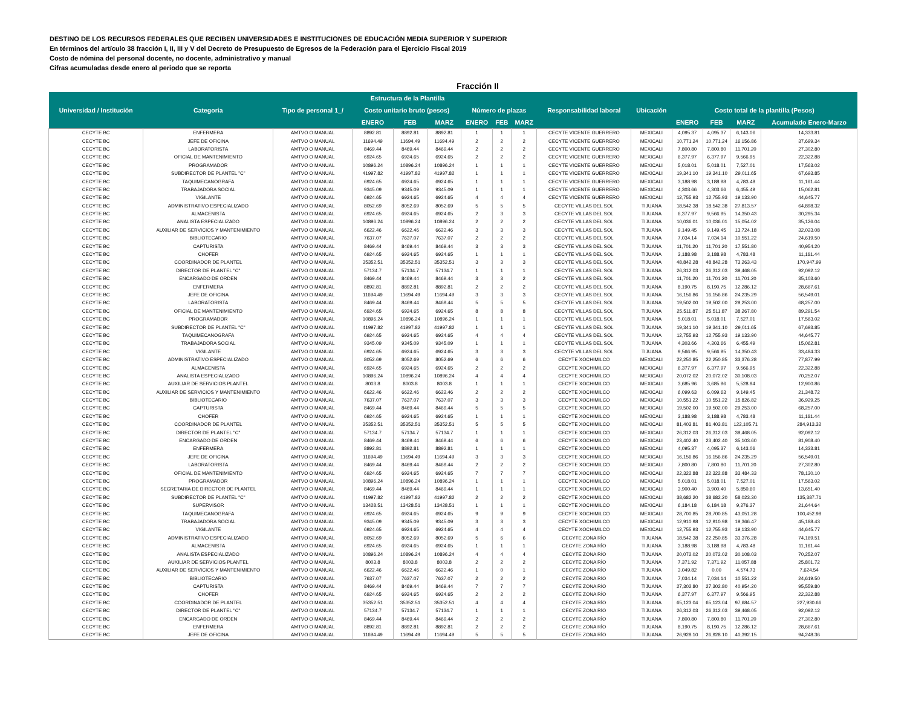DESTINO DE LOS RECURSOS FEDERALES QUE RECIBEN UNIVERSIDADES E INSTITUCIONES DE EDUCACIÓN MEDIA SUPERIOR Y SUPERIOR
En términos del artículo 38 fracción I, II, III y V del Decreto de Presupuesto de Egresos de la Federación para el Ejercicio Fiscal 2019
Costo de nómina del personal docente, no docente, administrativo y manual
Cifras acumuladas desde enero al periodo que se reporta
Fracción II
| Universidad / Institución | Estructura de la Plantilla | | | | | | | | | | Costo total de la plantilla (Pesos) | | | |
| --- | --- | --- | --- | --- | --- | --- | --- | --- | --- | --- | --- | --- | --- | --- |
| | Categoria | Tipo de personal 1_/ | Costo unitario bruto (pesos) | | | Número de plazas | | | Responsabilidad laboral | Ubicación | | | | |
| | | | ENERO | FEB | MARZ | ENERO | FEB | MARZ | | | ENERO | FEB | MARZ | Acumulado Enero-Marzo |
| CECYTE BC | ENFERMERA | AMTVO O MANUAL | 8892.81 | 8892.81 | 8892.81 | 1 | 1 | 1 | CECYTE VICENTE GUERRERO | MEXICALI | 4,095.37 | 4,095.37 | 6,143.06 | 14,333.81 |
| CECYTE BC | JEFE DE OFICINA | AMTVO O MANUAL | 11694.49 | 11694.49 | 11694.49 | 2 | 2 | 2 | CECYTE VICENTE GUERRERO | MEXICALI | 10,771.24 | 10,771.24 | 16,156.86 | 37,699.34 |
| CECYTE BC | LABORATORISTA | AMTVO O MANUAL | 8469.44 | 8469.44 | 8469.44 | 2 | 2 | 2 | CECYTE VICENTE GUERRERO | MEXICALI | 7,800.80 | 7,800.80 | 11,701.20 | 27,302.80 |
| CECYTE BC | OFICIAL DE MANTENIMIENTO | AMTVO O MANUAL | 6924.65 | 6924.65 | 6924.65 | 2 | 2 | 2 | CECYTE VICENTE GUERRERO | MEXICALI | 6,377.97 | 6,377.97 | 9,566.95 | 22,322.88 |
| CECYTE BC | PROGRAMADOR | AMTVO O MANUAL | 10896.24 | 10896.24 | 10896.24 | 1 | 1 | 1 | CECYTE VICENTE GUERRERO | MEXICALI | 5,018.01 | 5,018.01 | 7,527.01 | 17,563.02 |
| CECYTE BC | SUBDIRECTOR DE PLANTEL "C" | AMTVO O MANUAL | 41997.82 | 41997.82 | 41997.82 | 1 | 1 | 1 | CECYTE VICENTE GUERRERO | MEXICALI | 19,341.10 | 19,341.10 | 29,011.65 | 67,693.85 |
| CECYTE BC | TAQUIMECANOGRAFA | AMTVO O MANUAL | 6924.65 | 6924.65 | 6924.65 | 1 | 1 | 1 | CECYTE VICENTE GUERRERO | MEXICALI | 3,188.98 | 3,188.98 | 4,783.48 | 11,161.44 |
| CECYTE BC | TRABAJADORA SOCIAL | AMTVO O MANUAL | 9345.09 | 9345.09 | 9345.09 | 1 | 1 | 1 | CECYTE VICENTE GUERRERO | MEXICALI | 4,303.66 | 4,303.66 | 6,455.49 | 15,062.81 |
| CECYTE BC | VIGILANTE | AMTVO O MANUAL | 6924.65 | 6924.65 | 6924.65 | 4 | 4 | 4 | CECYTE VICENTE GUERRERO | MEXICALI | 12,755.93 | 12,755.93 | 19,133.90 | 44,645.77 |
| CECYTE BC | ADMINISTRATIVO ESPECIALIZADO | AMTVO O MANUAL | 8052.69 | 8052.69 | 8052.69 | 5 | 5 | 5 | CECYTE VILLAS DEL SOL | TIJUANA | 18,542.38 | 18,542.38 | 27,813.57 | 64,898.32 |
| CECYTE BC | ALMACENISTA | AMTVO O MANUAL | 6924.65 | 6924.65 | 6924.65 | 2 | 3 | 3 | CECYTE VILLAS DEL SOL | TIJUANA | 6,377.97 | 9,566.95 | 14,350.43 | 30,295.34 |
| CECYTE BC | ANALISTA ESPECIALIZADO | AMTVO O MANUAL | 10896.24 | 10896.24 | 10896.24 | 2 | 2 | 2 | CECYTE VILLAS DEL SOL | TIJUANA | 10,036.01 | 10,036.01 | 15,054.02 | 35,126.04 |
| CECYTE BC | AUXILIAR DE SERVICIOS Y MANTENIMIENTO | AMTVO O MANUAL | 6622.46 | 6622.46 | 6622.46 | 3 | 3 | 3 | CECYTE VILLAS DEL SOL | TIJUANA | 9,149.45 | 9,149.45 | 13,724.18 | 32,023.08 |
| CECYTE BC | BIBLIOTECARIO | AMTVO O MANUAL | 7637.07 | 7637.07 | 7637.07 | 2 | 2 | 2 | CECYTE VILLAS DEL SOL | TIJUANA | 7,034.14 | 7,034.14 | 10,551.22 | 24,619.50 |
| CECYTE BC | CAPTURISTA | AMTVO O MANUAL | 8469.44 | 8469.44 | 8469.44 | 3 | 3 | 3 | CECYTE VILLAS DEL SOL | TIJUANA | 11,701.20 | 11,701.20 | 17,551.80 | 40,954.20 |
| CECYTE BC | CHOFER | AMTVO O MANUAL | 6924.65 | 6924.65 | 6924.65 | 1 | 1 | 1 | CECYTE VILLAS DEL SOL | TIJUANA | 3,188.98 | 3,188.98 | 4,783.48 | 11,161.44 |
| CECYTE BC | COORDINADOR DE PLANTEL | AMTVO O MANUAL | 35352.51 | 35352.51 | 35352.51 | 3 | 3 | 3 | CECYTE VILLAS DEL SOL | TIJUANA | 48,842.28 | 48,842.28 | 73,263.43 | 170,947.99 |
| CECYTE BC | DIRECTOR DE PLANTEL "C" | AMTVO O MANUAL | 57134.7 | 57134.7 | 57134.7 | 1 | 1 | 1 | CECYTE VILLAS DEL SOL | TIJUANA | 26,312.03 | 26,312.03 | 39,468.05 | 92,092.12 |
| CECYTE BC | ENCARGADO DE ORDEN | AMTVO O MANUAL | 8469.44 | 8469.44 | 8469.44 | 3 | 3 | 2 | CECYTE VILLAS DEL SOL | TIJUANA | 11,701.20 | 11,701.20 | 11,701.20 | 35,103.60 |
| CECYTE BC | ENFERMERA | AMTVO O MANUAL | 8892.81 | 8892.81 | 8892.81 | 2 | 2 | 2 | CECYTE VILLAS DEL SOL | TIJUANA | 8,190.75 | 8,190.75 | 12,286.12 | 28,667.61 |
| CECYTE BC | JEFE DE OFICINA | AMTVO O MANUAL | 11694.49 | 11694.49 | 11694.49 | 3 | 3 | 3 | CECYTE VILLAS DEL SOL | TIJUANA | 16,156.86 | 16,156.86 | 24,235.29 | 56,549.01 |
| CECYTE BC | LABORATORISTA | AMTVO O MANUAL | 8469.44 | 8469.44 | 8469.44 | 5 | 5 | 5 | CECYTE VILLAS DEL SOL | TIJUANA | 19,502.00 | 19,502.00 | 29,253.00 | 68,257.00 |
| CECYTE BC | OFICIAL DE MANTENIMIENTO | AMTVO O MANUAL | 6924.65 | 6924.65 | 6924.65 | 8 | 8 | 8 | CECYTE VILLAS DEL SOL | TIJUANA | 25,511.87 | 25,511.87 | 38,267.80 | 89,291.54 |
| CECYTE BC | PROGRAMADOR | AMTVO O MANUAL | 10896.24 | 10896.24 | 10896.24 | 1 | 1 | 1 | CECYTE VILLAS DEL SOL | TIJUANA | 5,018.01 | 5,018.01 | 7,527.01 | 17,563.02 |
| CECYTE BC | SUBDIRECTOR DE PLANTEL "C" | AMTVO O MANUAL | 41997.82 | 41997.82 | 41997.82 | 1 | 1 | 1 | CECYTE VILLAS DEL SOL | TIJUANA | 19,341.10 | 19,341.10 | 29,011.65 | 67,693.85 |
| CECYTE BC | TAQUIMECANOGRAFA | AMTVO O MANUAL | 6924.65 | 6924.65 | 6924.65 | 4 | 4 | 4 | CECYTE VILLAS DEL SOL | TIJUANA | 12,755.93 | 12,755.93 | 19,133.90 | 44,645.77 |
| CECYTE BC | TRABAJADORA SOCIAL | AMTVO O MANUAL | 9345.09 | 9345.09 | 9345.09 | 1 | 1 | 1 | CECYTE VILLAS DEL SOL | TIJUANA | 4,303.66 | 4,303.66 | 6,455.49 | 15,062.81 |
| CECYTE BC | VIGILANTE | AMTVO O MANUAL | 6924.65 | 6924.65 | 6924.65 | 3 | 3 | 3 | CECYTE VILLAS DEL SOL | TIJUANA | 9,566.95 | 9,566.95 | 14,350.43 | 33,484.33 |
| CECYTE BC | ADMINISTRATIVO ESPECIALIZADO | AMTVO O MANUAL | 8052.69 | 8052.69 | 8052.69 | 6 | 6 | 6 | CECYTE XOCHIMILCO | MEXICALI | 22,250.85 | 22,250.85 | 33,376.28 | 77,877.99 |
| CECYTE BC | ALMACENISTA | AMTVO O MANUAL | 6924.65 | 6924.65 | 6924.65 | 2 | 2 | 2 | CECYTE XOCHIMILCO | MEXICALI | 6,377.97 | 6,377.97 | 9,566.95 | 22,322.88 |
| CECYTE BC | ANALISTA ESPECIALIZADO | AMTVO O MANUAL | 10896.24 | 10896.24 | 10896.24 | 4 | 4 | 4 | CECYTE XOCHIMILCO | MEXICALI | 20,072.02 | 20,072.02 | 30,108.03 | 70,252.07 |
| CECYTE BC | AUXILIAR DE SERVICIOS PLANTEL | AMTVO O MANUAL | 8003.8 | 8003.8 | 8003.8 | 1 | 1 | 1 | CECYTE XOCHIMILCO | MEXICALI | 3,685.96 | 3,685.96 | 5,528.94 | 12,900.86 |
| CECYTE BC | AUXILIAR DE SERVICIOS Y MANTENIMIENTO | AMTVO O MANUAL | 6622.46 | 6622.46 | 6622.46 | 2 | 2 | 2 | CECYTE XOCHIMILCO | MEXICALI | 6,099.63 | 6,099.63 | 9,149.45 | 21,348.72 |
| CECYTE BC | BIBLIOTECARIO | AMTVO O MANUAL | 7637.07 | 7637.07 | 7637.07 | 3 | 3 | 3 | CECYTE XOCHIMILCO | MEXICALI | 10,551.22 | 10,551.22 | 15,826.82 | 36,929.25 |
| CECYTE BC | CAPTURISTA | AMTVO O MANUAL | 8469.44 | 8469.44 | 8469.44 | 5 | 5 | 5 | CECYTE XOCHIMILCO | MEXICALI | 19,502.00 | 19,502.00 | 29,253.00 | 68,257.00 |
| CECYTE BC | CHOFER | AMTVO O MANUAL | 6924.65 | 6924.65 | 6924.65 | 1 | 1 | 1 | CECYTE XOCHIMILCO | MEXICALI | 3,188.98 | 3,188.98 | 4,783.48 | 11,161.44 |
| CECYTE BC | COORDINADOR DE PLANTEL | AMTVO O MANUAL | 35352.51 | 35352.51 | 35352.51 | 5 | 5 | 5 | CECYTE XOCHIMILCO | MEXICALI | 81,403.81 | 81,403.81 | 122,105.71 | 284,913.32 |
| CECYTE BC | DIRECTOR DE PLANTEL "C" | AMTVO O MANUAL | 57134.7 | 57134.7 | 57134.7 | 1 | 1 | 1 | CECYTE XOCHIMILCO | MEXICALI | 26,312.03 | 26,312.03 | 39,468.05 | 92,092.12 |
| CECYTE BC | ENCARGADO DE ORDEN | AMTVO O MANUAL | 8469.44 | 8469.44 | 8469.44 | 6 | 6 | 6 | CECYTE XOCHIMILCO | MEXICALI | 23,402.40 | 23,402.40 | 35,103.60 | 81,908.40 |
| CECYTE BC | ENFERMERA | AMTVO O MANUAL | 8892.81 | 8892.81 | 8892.81 | 1 | 1 | 1 | CECYTE XOCHIMILCO | MEXICALI | 4,095.37 | 4,095.37 | 6,143.06 | 14,333.81 |
| CECYTE BC | JEFE DE OFICINA | AMTVO O MANUAL | 11694.49 | 11694.49 | 11694.49 | 3 | 3 | 3 | CECYTE XOCHIMILCO | MEXICALI | 16,156.86 | 16,156.86 | 24,235.29 | 56,549.01 |
| CECYTE BC | LABORATORISTA | AMTVO O MANUAL | 8469.44 | 8469.44 | 8469.44 | 2 | 2 | 2 | CECYTE XOCHIMILCO | MEXICALI | 7,800.80 | 7,800.80 | 11,701.20 | 27,302.80 |
| CECYTE BC | OFICIAL DE MANTENIMIENTO | AMTVO O MANUAL | 6924.65 | 6924.65 | 6924.65 | 7 | 7 | 7 | CECYTE XOCHIMILCO | MEXICALI | 22,322.88 | 22,322.88 | 33,484.33 | 78,130.10 |
| CECYTE BC | PROGRAMADOR | AMTVO O MANUAL | 10896.24 | 10896.24 | 10896.24 | 1 | 1 | 1 | CECYTE XOCHIMILCO | MEXICALI | 5,018.01 | 5,018.01 | 7,527.01 | 17,563.02 |
| CECYTE BC | SECRETARIA DE DIRECTOR DE PLANTEL | AMTVO O MANUAL | 8469.44 | 8469.44 | 8469.44 | 1 | 1 | 1 | CECYTE XOCHIMILCO | MEXICALI | 3,900.40 | 3,900.40 | 5,850.60 | 13,651.40 |
| CECYTE BC | SUBDIRECTOR DE PLANTEL "C" | AMTVO O MANUAL | 41997.82 | 41997.82 | 41997.82 | 2 | 2 | 2 | CECYTE XOCHIMILCO | MEXICALI | 38,682.20 | 38,682.20 | 58,023.30 | 135,387.71 |
| CECYTE BC | SUPERVISOR | AMTVO O MANUAL | 13428.51 | 13428.51 | 13428.51 | 1 | 1 | 1 | CECYTE XOCHIMILCO | MEXICALI | 6,184.18 | 6,184.18 | 9,276.27 | 21,644.64 |
| CECYTE BC | TAQUIMECANOGRAFA | AMTVO O MANUAL | 6924.65 | 6924.65 | 6924.65 | 9 | 9 | 9 | CECYTE XOCHIMILCO | MEXICALI | 28,700.85 | 28,700.85 | 43,051.28 | 100,452.98 |
| CECYTE BC | TRABAJADORA SOCIAL | AMTVO O MANUAL | 9345.09 | 9345.09 | 9345.09 | 3 | 3 | 3 | CECYTE XOCHIMILCO | MEXICALI | 12,910.98 | 12,910.98 | 19,366.47 | 45,188.43 |
| CECYTE BC | VIGILANTE | AMTVO O MANUAL | 6924.65 | 6924.65 | 6924.65 | 4 | 4 | 4 | CECYTE XOCHIMILCO | MEXICALI | 12,755.93 | 12,755.93 | 19,133.90 | 44,645.77 |
| CECYTE BC | ADMINISTRATIVO ESPECIALIZADO | AMTVO O MANUAL | 8052.69 | 8052.69 | 8052.69 | 5 | 6 | 6 | CECYTE ZONA RÍO | TIJUANA | 18,542.38 | 22,250.85 | 33,376.28 | 74,169.51 |
| CECYTE BC | ALMACENISTA | AMTVO O MANUAL | 6924.65 | 6924.65 | 6924.65 | 1 | 1 | 1 | CECYTE ZONA RÍO | TIJUANA | 3,188.98 | 3,188.98 | 4,783.48 | 11,161.44 |
| CECYTE BC | ANALISTA ESPECIALIZADO | AMTVO O MANUAL | 10896.24 | 10896.24 | 10896.24 | 4 | 4 | 4 | CECYTE ZONA RÍO | TIJUANA | 20,072.02 | 20,072.02 | 30,108.03 | 70,252.07 |
| CECYTE BC | AUXILIAR DE SERVICIOS PLANTEL | AMTVO O MANUAL | 8003.8 | 8003.8 | 8003.8 | 2 | 2 | 2 | CECYTE ZONA RÍO | TIJUANA | 7,371.92 | 7,371.92 | 11,057.88 | 25,801.72 |
| CECYTE BC | AUXILIAR DE SERVICIOS Y MANTENIMIENTO | AMTVO O MANUAL | 6622.46 | 6622.46 | 6622.46 | 1 | 0 | 1 | CECYTE ZONA RÍO | TIJUANA | 3,049.82 | 0.00 | 4,574.73 | 7,624.54 |
| CECYTE BC | BIBLIOTECARIO | AMTVO O MANUAL | 7637.07 | 7637.07 | 7637.07 | 2 | 2 | 2 | CECYTE ZONA RÍO | TIJUANA | 7,034.14 | 7,034.14 | 10,551.22 | 24,619.50 |
| CECYTE BC | CAPTURISTA | AMTVO O MANUAL | 8469.44 | 8469.44 | 8469.44 | 7 | 7 | 7 | CECYTE ZONA RÍO | TIJUANA | 27,302.80 | 27,302.80 | 40,954.20 | 95,559.80 |
| CECYTE BC | CHOFER | AMTVO O MANUAL | 6924.65 | 6924.65 | 6924.65 | 2 | 2 | 2 | CECYTE ZONA RÍO | TIJUANA | 6,377.97 | 6,377.97 | 9,566.95 | 22,322.88 |
| CECYTE BC | COORDINADOR DE PLANTEL | AMTVO O MANUAL | 35352.51 | 35352.51 | 35352.51 | 4 | 4 | 4 | CECYTE ZONA RÍO | TIJUANA | 65,123.04 | 65,123.04 | 97,684.57 | 227,930.66 |
| CECYTE BC | DIRECTOR DE PLANTEL "C" | AMTVO O MANUAL | 57134.7 | 57134.7 | 57134.7 | 1 | 1 | 1 | CECYTE ZONA RÍO | TIJUANA | 26,312.03 | 26,312.03 | 39,468.05 | 92,092.12 |
| CECYTE BC | ENCARGADO DE ORDEN | AMTVO O MANUAL | 8469.44 | 8469.44 | 8469.44 | 2 | 2 | 2 | CECYTE ZONA RÍO | TIJUANA | 7,800.80 | 7,800.80 | 11,701.20 | 27,302.80 |
| CECYTE BC | ENFERMERA | AMTVO O MANUAL | 8892.81 | 8892.81 | 8892.81 | 2 | 2 | 2 | CECYTE ZONA RÍO | TIJUANA | 8,190.75 | 8,190.75 | 12,286.12 | 28,667.61 |
| CECYTE BC | JEFE DE OFICINA | AMTVO O MANUAL | 11694.49 | 11694.49 | 11694.49 | 5 | 5 | 5 | CECYTE ZONA RÍO | TIJUANA | 26,928.10 | 26,928.10 | 40,392.15 | 94,248.36 |